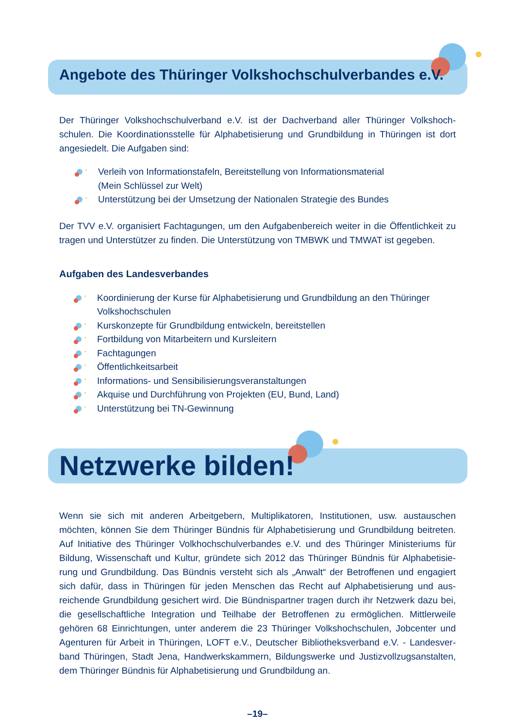Angebote des Thüringer Volkshochschulverbandes e.V.
Der Thüringer Volkshochschulverband e.V. ist der Dachverband aller Thüringer Volkshoch-schulen. Die Koordinationsstelle für Alphabetisierung und Grundbildung in Thüringen ist dort angesiedelt. Die Aufgaben sind:
Verleih von Informationstafeln, Bereitstellung von Informationsmaterial
(Mein Schlüssel zur Welt)
Unterstützung bei der Umsetzung der Nationalen Strategie des Bundes
Der TVV e.V. organisiert Fachtagungen, um den Aufgabenbereich weiter in die Öffentlichkeit zu tragen und Unterstützer zu finden. Die Unterstützung von TMBWK und TMWAT ist gegeben.
Aufgaben des Landesverbandes
Koordinierung der Kurse für Alphabetisierung und Grundbildung an den Thüringer Volkshochschulen
Kurskonzepte für Grundbildung entwickeln, bereitstellen
Fortbildung von Mitarbeitern und Kursleitern
Fachtagungen
Öffentlichkeitsarbeit
Informations- und Sensibilisierungsveranstaltungen
Akquise und Durchführung von Projekten (EU, Bund, Land)
Unterstützung bei TN-Gewinnung
Netzwerke bilden!
Wenn sie sich mit anderen Arbeitgebern, Multiplikatoren, Institutionen, usw. austauschen möchten, können Sie dem Thüringer Bündnis für Alphabetisierung und Grundbildung beitreten. Auf Initiative des Thüringer Volkhochschulverbandes e.V. und des Thüringer Ministeriums für Bildung, Wissenschaft und Kultur, gründete sich 2012 das Thüringer Bündnis für Alphabetisie-rung und Grundbildung. Das Bündnis versteht sich als „Anwalt“ der Betroffenen und engagiert sich dafür, dass in Thüringen für jeden Menschen das Recht auf Alphabetisierung und aus-reichende Grundbildung gesichert wird. Die Bündnispartner tragen durch ihr Netzwerk dazu bei, die gesellschaftliche Integration und Teilhabe der Betroffenen zu ermöglichen. Mittlerweile gehören 68 Einrichtungen, unter anderem die 23 Thüringer Volkshochschulen, Jobcenter und Agenturen für Arbeit in Thüringen, LOFT e.V., Deutscher Bibliotheksverband e.V. - Landesver-band Thüringen, Stadt Jena, Handwerkskammern, Bildungswerke und Justizvollzugsanstalten, dem Thüringer Bündnis für Alphabetisierung und Grundbildung an.
–19–